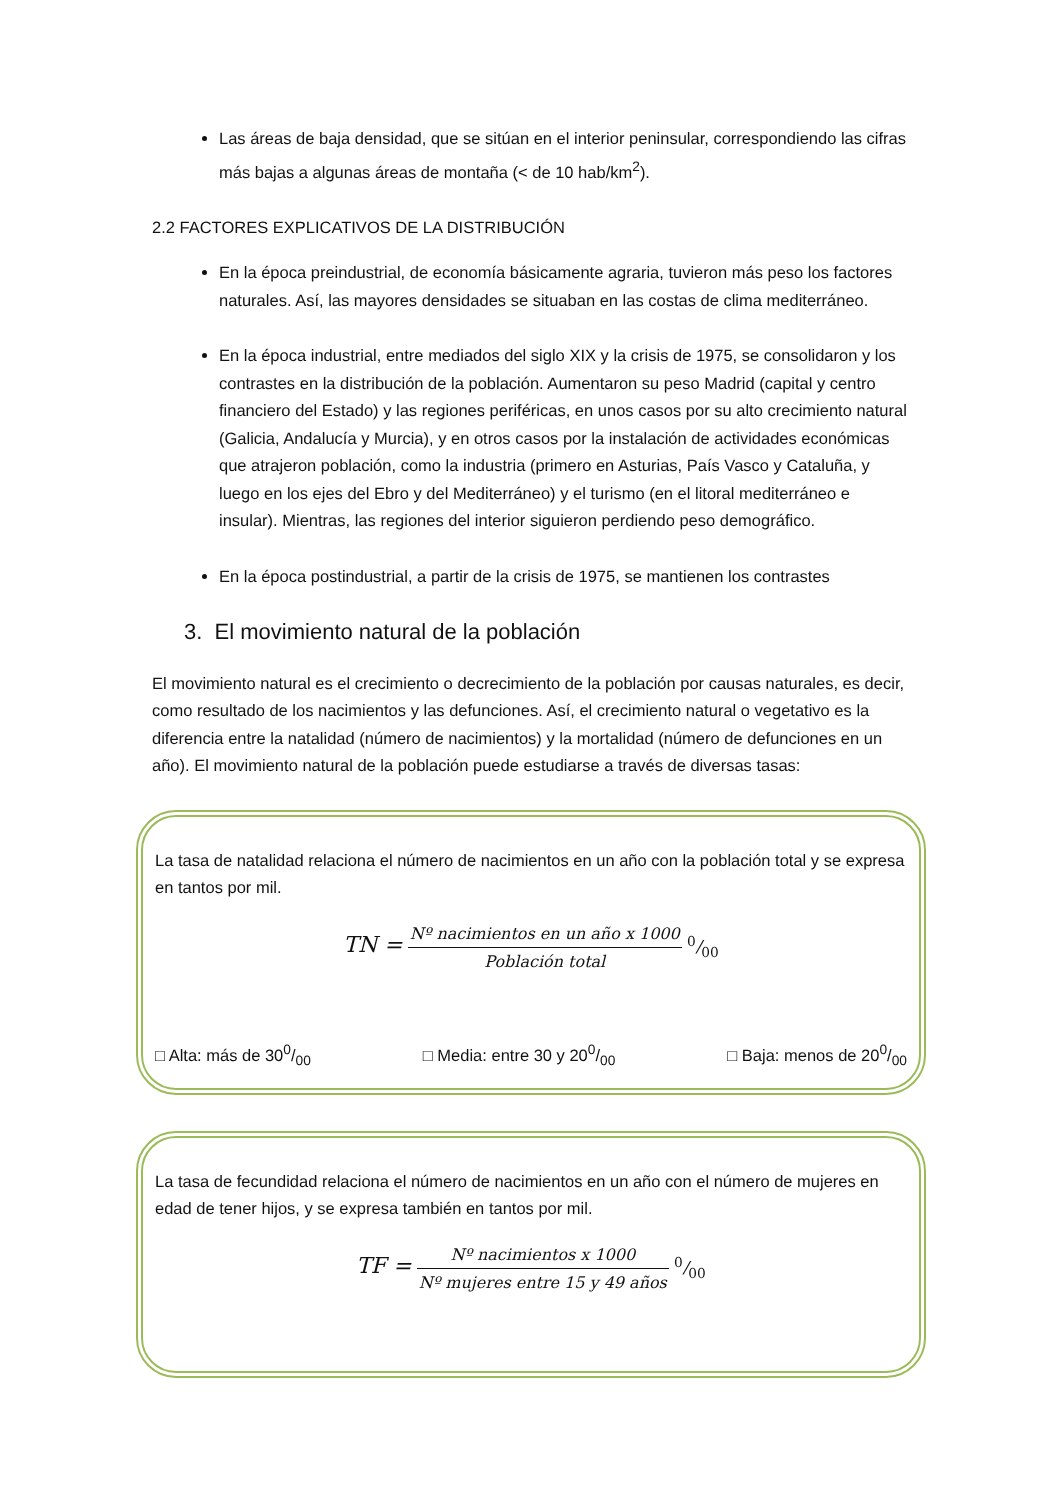Las áreas de baja densidad, que se sitúan en el interior peninsular, correspondiendo las cifras más bajas a algunas áreas de montaña (< de 10 hab/km<sup>2</sup>).
2.2 FACTORES EXPLICATIVOS DE LA DISTRIBUCIÓN
En la época preindustrial, de economía básicamente agraria, tuvieron más peso los factores naturales. Así, las mayores densidades se situaban en las costas de clima mediterráneo.
En la época industrial, entre mediados del siglo XIX y la crisis de 1975, se consolidaron y los contrastes en la distribución de la población. Aumentaron su peso Madrid (capital y centro financiero del Estado) y las regiones periféricas, en unos casos por su alto crecimiento natural (Galicia, Andalucía y Murcia), y en otros casos por la instalación de actividades económicas que atrajeron población, como la industria (primero en Asturias, País Vasco y Cataluña, y luego en los ejes del Ebro y del Mediterráneo) y el turismo (en el litoral mediterráneo e insular). Mientras, las regiones del interior siguieron perdiendo peso demográfico.
En la época postindustrial, a partir de la crisis de 1975, se mantienen los contrastes
3. El movimiento natural de la población
El movimiento natural es el crecimiento o decrecimiento de la población por causas naturales, es decir, como resultado de los nacimientos y las defunciones. Así, el crecimiento natural o vegetativo es la diferencia entre la natalidad (número de nacimientos) y la mortalidad (número de defunciones en un año). El movimiento natural de la población puede estudiarse a través de diversas tasas:
La tasa de natalidad relaciona el número de nacimientos en un año con la población total y se expresa en tantos por mil.
TN = Nº nacimientos en un año x 1000 Población total 0/00
□ Alta: más de 300/00 □ Media: entre 30 y 200/00 □ Baja: menos de 200/00
La tasa de fecundidad relaciona el número de nacimientos en un año con el número de mujeres en edad de tener hijos, y se expresa también en tantos por mil.
TF = Nº nacimientos x 1000 Nº mujeres entre 15 y 49 años 0/00